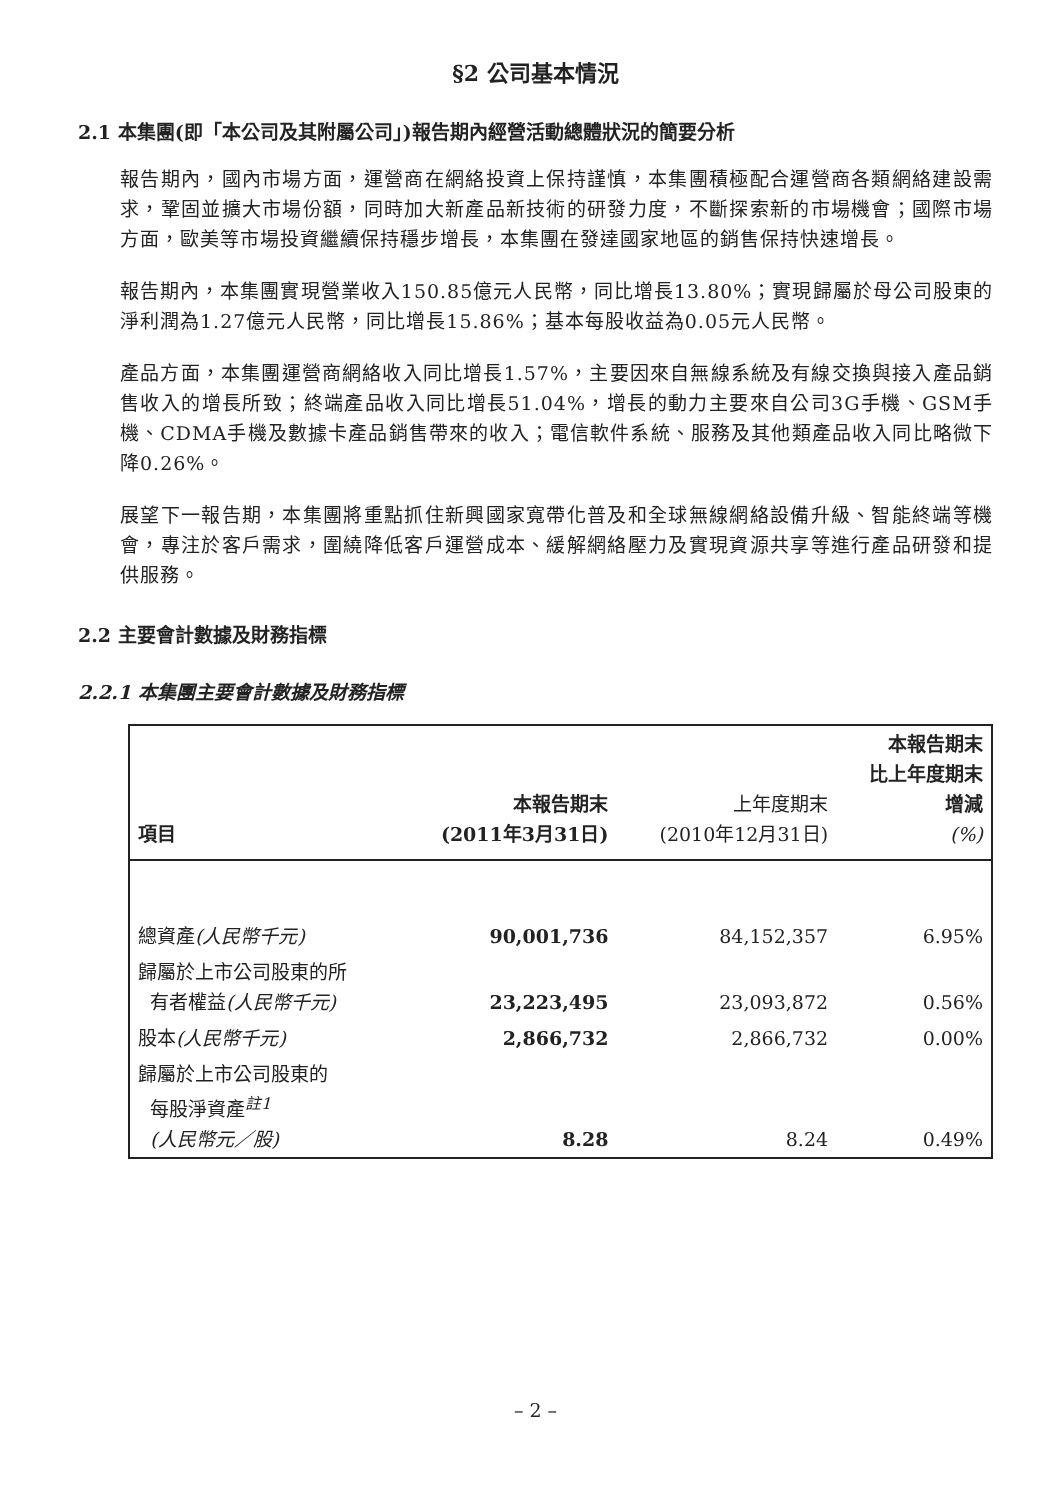§2 公司基本情況
2.1 本集團(即「本公司及其附屬公司」)報告期內經營活動總體狀況的簡要分析
報告期內，國內市場方面，運營商在網絡投資上保持謹慎，本集團積極配合運營商各類網絡建設需求，鞏固並擴大市場份額，同時加大新產品新技術的研發力度，不斷探索新的市場機會；國際市場方面，歐美等市場投資繼續保持穩步增長，本集團在發達國家地區的銷售保持快速增長。
報告期內，本集團實現營業收入150.85億元人民幣，同比增長13.80%；實現歸屬於母公司股東的淨利潤為1.27億元人民幣，同比增長15.86%；基本每股收益為0.05元人民幣。
產品方面，本集團運營商網絡收入同比增長1.57%，主要因來自無線系統及有線交換與接入產品銷售收入的增長所致；終端產品收入同比增長51.04%，增長的動力主要來自公司3G手機、GSM手機、CDMA手機及數據卡產品銷售帶來的收入；電信軟件系統、服務及其他類產品收入同比略微下降0.26%。
展望下一報告期，本集團將重點抓住新興國家寬帶化普及和全球無線網絡設備升級、智能終端等機會，專注於客戶需求，圍繞降低客戶運營成本、緩解網絡壓力及實現資源共享等進行產品研發和提供服務。
2.2 主要會計數據及財務指標
2.2.1 本集團主要會計數據及財務指標
| 項目 | 本報告期末 (2011年3月31日) | 上年度期末 (2010年12月31日) | 本報告期末 比上年度期末 增減 (%) |
| --- | --- | --- | --- |
| 總資產 (人民幣千元) | 90,001,736 | 84,152,357 | 6.95% |
| 歸屬於上市公司股東的所 有者權益 (人民幣千元) | 23,223,495 | 23,093,872 | 0.56% |
| 股本 (人民幣千元) | 2,866,732 | 2,866,732 | 0.00% |
| 歸屬於上市公司股東的 每股淨資產<sup>註1</sup> (人民幣元／股) | 8.28 | 8.24 | 0.49% |
– 2 –